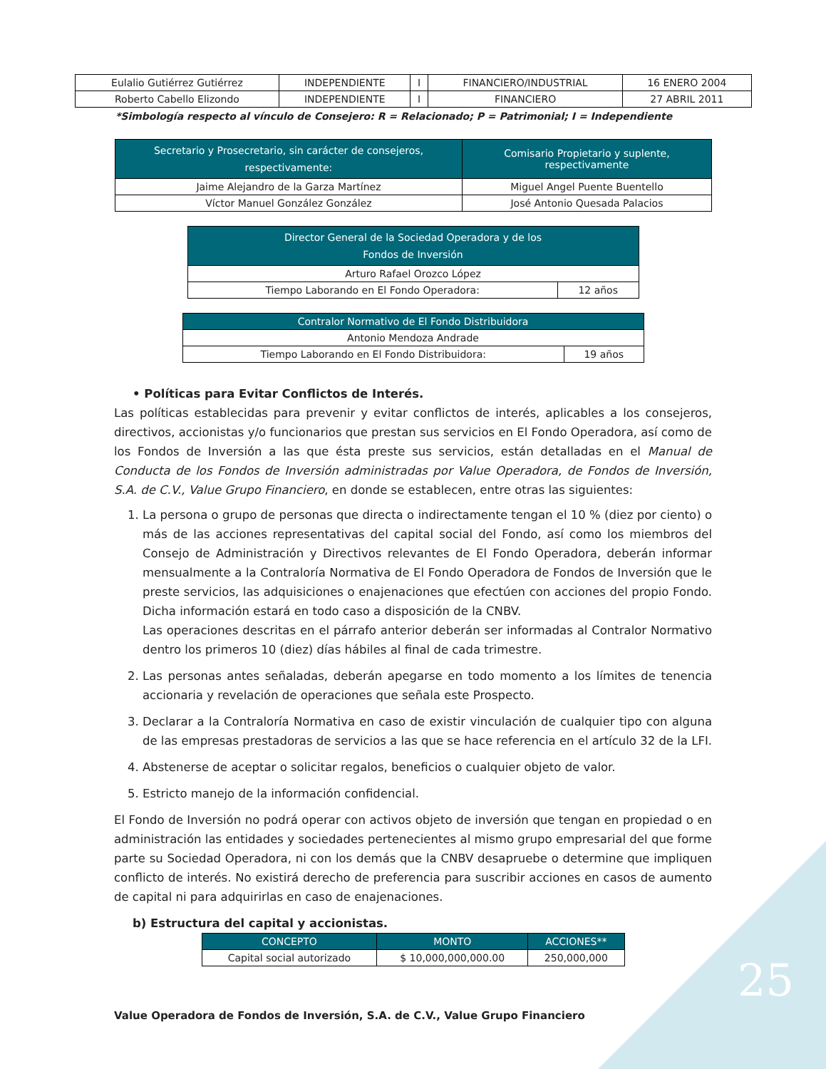| Eulalio Gutiérrez Gutiérrez | INDEPENDIENTE | I | FINANCIERO/INDUSTRIAL | 16 ENERO 2004 |
| Roberto Cabello Elizondo | INDEPENDIENTE | I | FINANCIERO | 27 ABRIL 2011 |
*Simbología respecto al vínculo de Consejero: R = Relacionado; P = Patrimonial; I = Independiente
| Secretario y Prosecretario, sin carácter de consejeros, respectivamente: | Comisario Propietario y suplente, respectivamente |
| --- | --- |
| Jaime Alejandro de la Garza Martínez | Miguel Angel Puente Buentello |
| Víctor Manuel González González | José Antonio Quesada Palacios |
| Director General de la Sociedad Operadora y de los Fondos de Inversión | |
| --- | --- |
| Arturo Rafael Orozco López | |
| Tiempo Laborando en El Fondo Operadora: | 12 años |
| Contralor Normativo de El Fondo Distribuidora | |
| --- | --- |
| Antonio Mendoza Andrade | |
| Tiempo Laborando en El Fondo Distribuidora: | 19 años |
• Políticas para Evitar Conflictos de Interés.
Las políticas establecidas para prevenir y evitar conflictos de interés, aplicables a los consejeros, directivos, accionistas y/o funcionarios que prestan sus servicios en El Fondo Operadora, así como de los Fondos de Inversión a las que ésta preste sus servicios, están detalladas en el Manual de Conducta de los Fondos de Inversión administradas por Value Operadora, de Fondos de Inversión, S.A. de C.V., Value Grupo Financiero, en donde se establecen, entre otras las siguientes:
1. La persona o grupo de personas que directa o indirectamente tengan el 10 % (diez por ciento) o más de las acciones representativas del capital social del Fondo, así como los miembros del Consejo de Administración y Directivos relevantes de El Fondo Operadora, deberán informar mensualmente a la Contraloría Normativa de El Fondo Operadora de Fondos de Inversión que le preste servicios, las adquisiciones o enajenaciones que efectúen con acciones del propio Fondo. Dicha información estará en todo caso a disposición de la CNBV.
Las operaciones descritas en el párrafo anterior deberán ser informadas al Contralor Normativo dentro los primeros 10 (diez) días hábiles al final de cada trimestre.
2. Las personas antes señaladas, deberán apegarse en todo momento a los límites de tenencia accionaria y revelación de operaciones que señala este Prospecto.
3. Declarar a la Contraloría Normativa en caso de existir vinculación de cualquier tipo con alguna de las empresas prestadoras de servicios a las que se hace referencia en el artículo 32 de la LFI.
4. Abstenerse de aceptar o solicitar regalos, beneficios o cualquier objeto de valor.
5. Estricto manejo de la información confidencial.
El Fondo de Inversión no podrá operar con activos objeto de inversión que tengan en propiedad o en administración las entidades y sociedades pertenecientes al mismo grupo empresarial del que forme parte su Sociedad Operadora, ni con los demás que la CNBV desapruebe o determine que impliquen conflicto de interés. No existirá derecho de preferencia para suscribir acciones en casos de aumento de capital ni para adquirirlas en caso de enajenaciones.
b) Estructura del capital y accionistas.
| CONCEPTO | MONTO | ACCIONES** |
| --- | --- | --- |
| Capital social autorizado | $ 10,000,000,000.00 | 250,000,000 |
Value Operadora de Fondos de Inversión, S.A. de C.V., Value Grupo Financiero
25